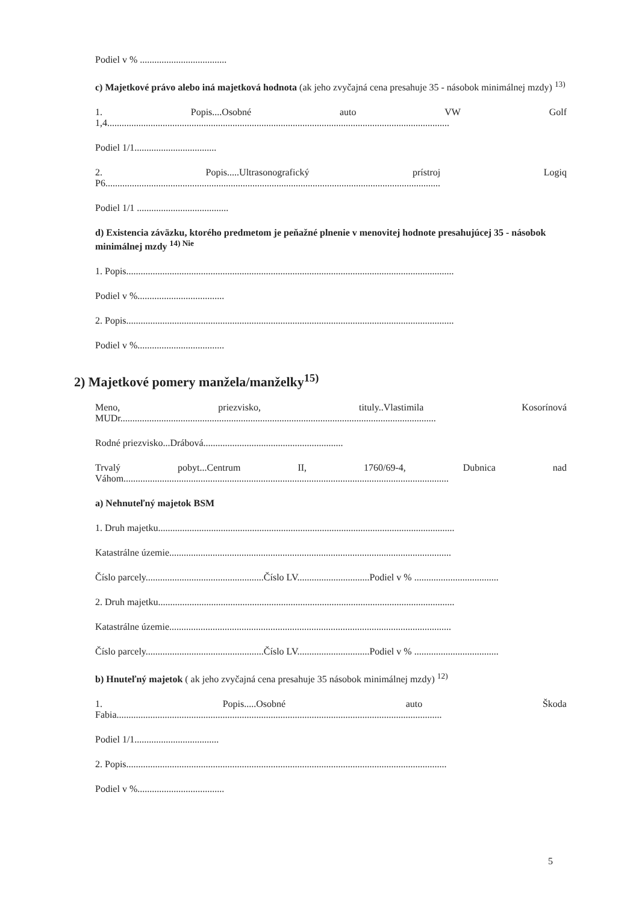Podiel v % ....................................
c) Majetkové právo alebo iná majetková hodnota (ak jeho zvyčajná cena presahuje 35 - násobok minimálnej mzdy) <sup>13)</sup>
1. Popis....Osobné auto VW Golf
1,4..............................................................................................................................................
Podiel 1/1..................................
2. Popis.....Ultrasonografický prístroj Logiq
P6...........................................................................................................................................
Podiel 1/1 ......................................
d) Existencia záväzku, ktorého predmetom je peňažné plnenie v menovitej hodnote presahujúcej 35 - násobok minimálnej mzdy <sup>14) Nie</sup>
1. Popis........................................................................................................................................
Podiel v %....................................
2. Popis........................................................................................................................................
Podiel v %....................................
2) Majetkové pomery manžela/manželky<sup>15)</sup>
Meno, priezvisko, tituly..Vlastimila Kosorínová
MUDr...................................................................................................................................
Rodné priezvisko...Drábová..........................................................
Trvalý pobyt...Centrum II, 1760/69-4, Dubnica nad
Váhom.......................................................................................................................................
a) Nehnuteľný majetok BSM
1. Druh majetku...........................................................................................................................
Katastrálne územie.....................................................................................................................
Číslo parcely.................................................Číslo LV..............................Podiel v % ...................................
2. Druh majetku...........................................................................................................................
Katastrálne územie.....................................................................................................................
Číslo parcely.................................................Číslo LV..............................Podiel v % ...................................
b) Hnuteľný majetok ( ak jeho zvyčajná cena presahuje 35 násobok minimálnej mzdy) <sup>12)</sup>
1. Popis.....Osobné auto Škoda
Fabia.......................................................................................................................................
Podiel 1/1...................................
2. Popis.....................................................................................................................................
Podiel v %....................................
5